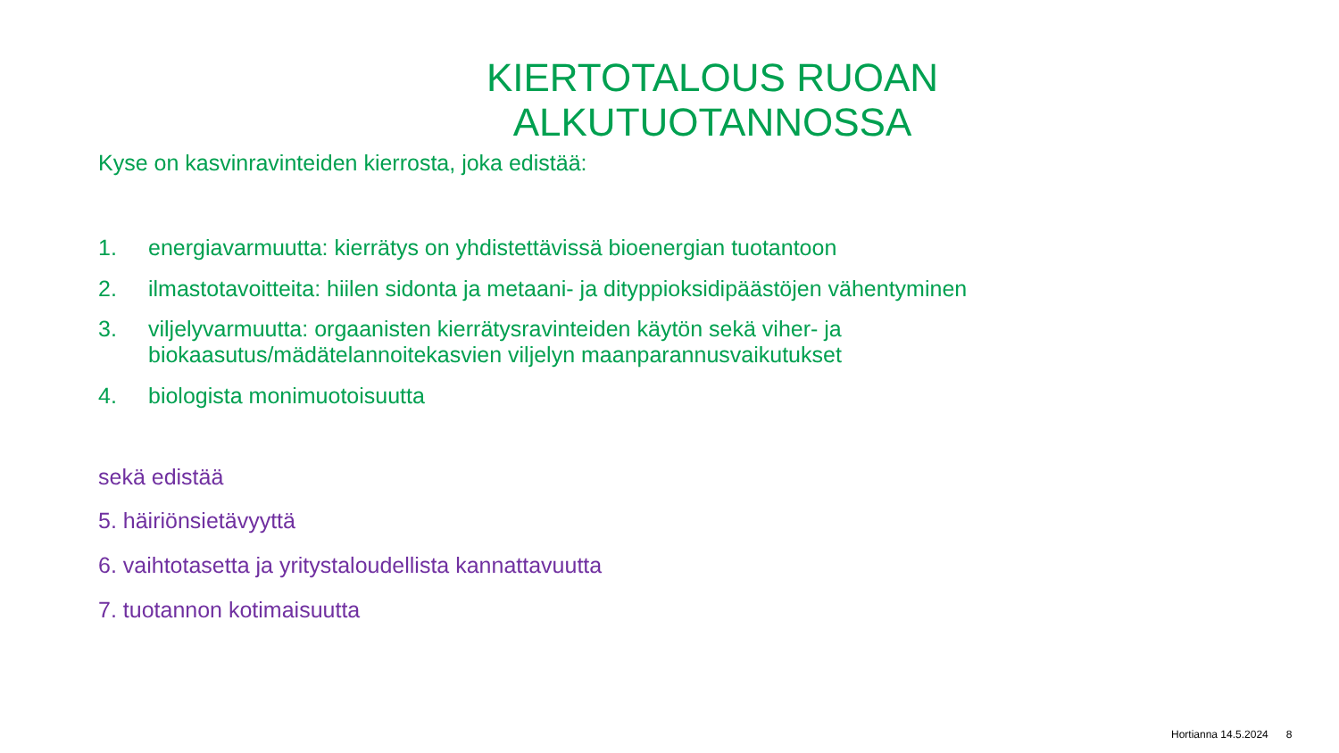KIERTOTALOUS RUOAN ALKUTUOTANNOSSA
Kyse on kasvinravinteiden kierrosta, joka edistää:
1. energiavarmuutta: kierrätys on yhdistettävissä bioenergian tuotantoon
2. ilmastotavoitteita: hiilen sidonta ja metaani- ja dityppioksidipäästöjen vähentyminen
3. viljelyvarmuutta: orgaanisten kierrätysravinteiden käytön sekä viher- ja biokaasutus/mädätelannoitekasvien viljelyn maanparannusvaikutukset
4. biologista monimuotoisuutta
sekä edistää
5. häiriönsietävyyttä
6. vaihtotasetta ja yritystaloudellista kannattavuutta
7. tuotannon kotimaisuutta
Hortianna 14.5.2024 8